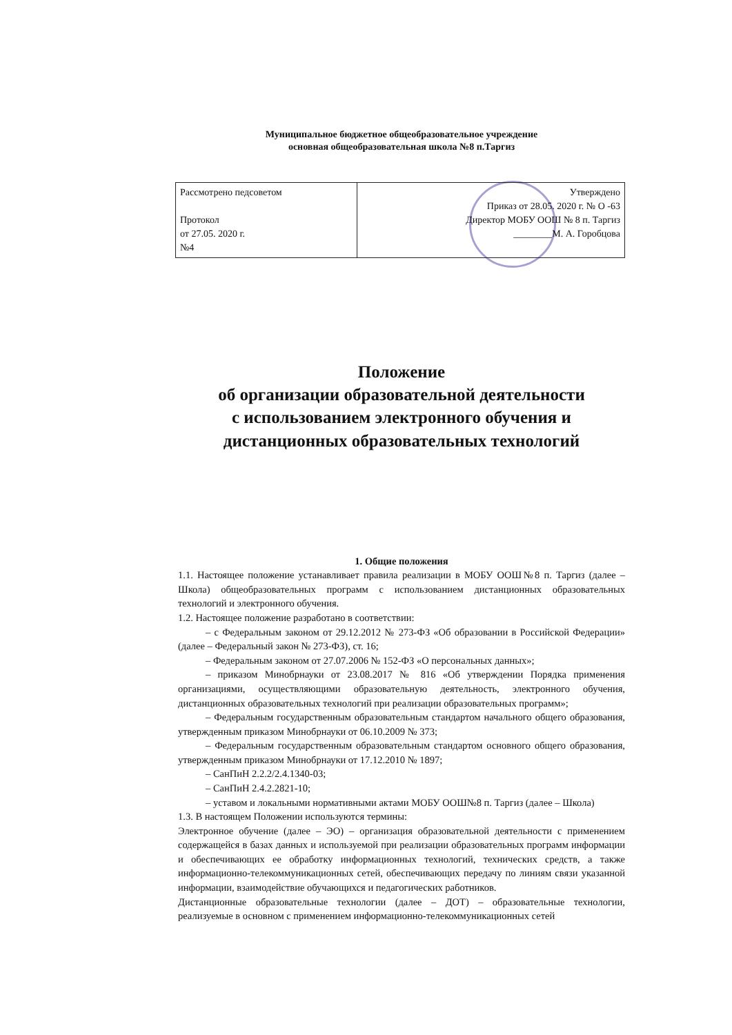Муниципальное бюджетное общеобразовательное учреждение
основная общеобразовательная школа №8 п.Таргиз
| Рассмотрено педсоветом Протокол от 27.05. 2020 г. №4 | Утверждено Приказ от 28.05. 2020 г. № О -63 Директор МОБУ ООШ № 8 п. Таргиз ________М. А. Горобцова |
Положение
об организации образовательной деятельности
с использованием электронного обучения и
дистанционных образовательных технологий
1. Общие положения
1.1. Настоящее положение устанавливает правила реализации в МОБУ ООШ№8 п. Таргиз (далее – Школа) общеобразовательных программ с использованием дистанционных образовательных технологий и электронного обучения.
1.2. Настоящее положение разработано в соответствии:
– с Федеральным законом от 29.12.2012 № 273-ФЗ «Об образовании в Российской Федерации» (далее – Федеральный закон № 273-ФЗ), ст. 16;
– Федеральным законом от 27.07.2006 № 152-ФЗ «О персональных данных»;
– приказом Минобрнауки от 23.08.2017 № 816 «Об утверждении Порядка применения организациями, осуществляющими образовательную деятельность, электронного обучения, дистанционных образовательных технологий при реализации образовательных программ»;
– Федеральным государственным образовательным стандартом начального общего образования, утвержденным приказом Минобрнауки от 06.10.2009 № 373;
– Федеральным государственным образовательным стандартом основного общего образования, утвержденным приказом Минобрнауки от 17.12.2010 № 1897;
– СанПиН 2.2.2/2.4.1340-03;
– СанПиН 2.4.2.2821-10;
– уставом и локальными нормативными актами МОБУ ООШ№8 п. Таргиз (далее – Школа)
1.3. В настоящем Положении используются термины:
Электронное обучение (далее – ЭО) – организация образовательной деятельности с применением содержащейся в базах данных и используемой при реализации образовательных программ информации и обеспечивающих ее обработку информационных технологий, технических средств, а также информационно-телекоммуникационных сетей, обеспечивающих передачу по линиям связи указанной информации, взаимодействие обучающихся и педагогических работников.
Дистанционные образовательные технологии (далее – ДОТ) – образовательные технологии, реализуемые в основном с применением информационно-телекоммуникационных сетей